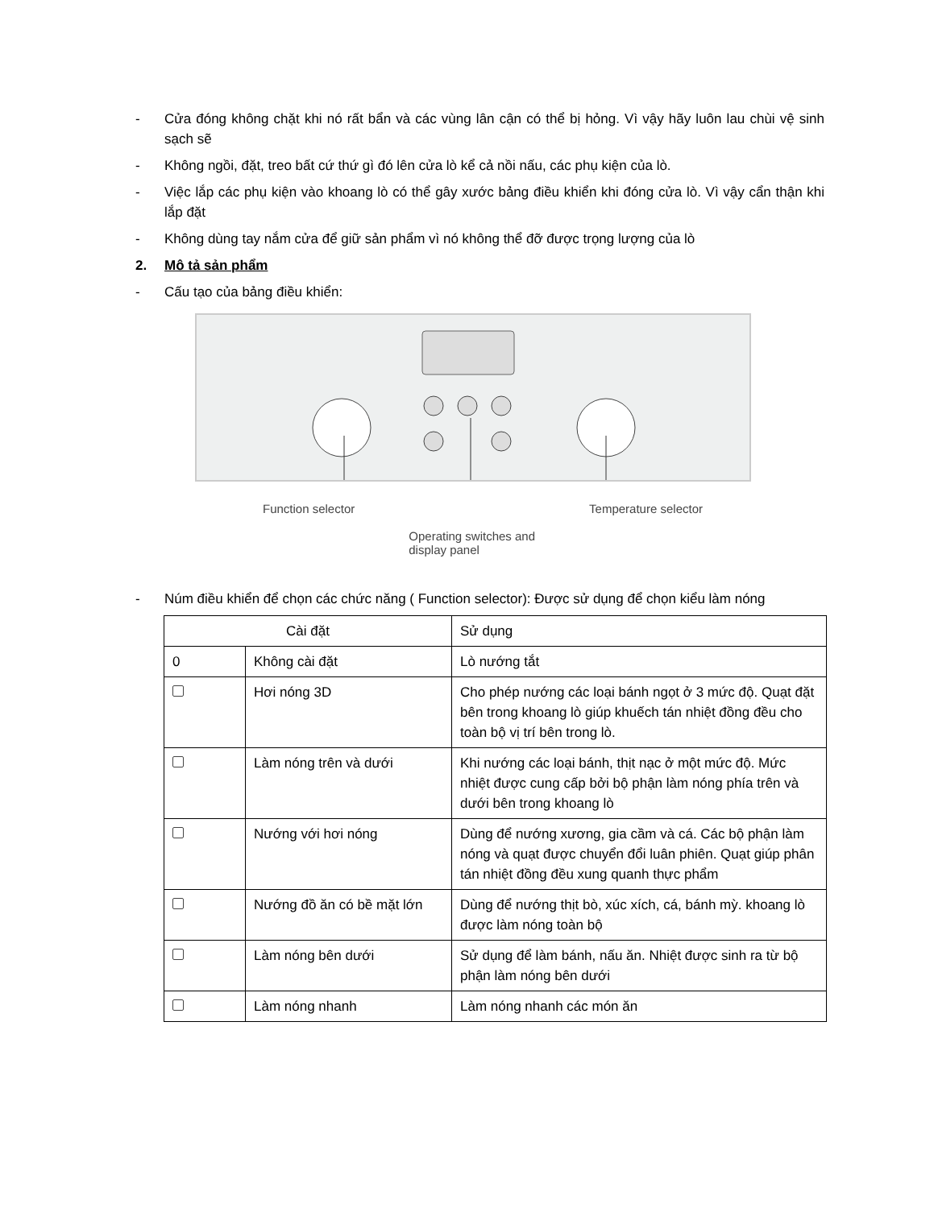- Cửa đóng không chặt khi nó rất bẩn và các vùng lân cận có thể bị hỏng. Vì vậy hãy luôn lau chùi vệ sinh sạch sẽ
- Không ngồi, đặt, treo bất cứ thứ gì đó lên cửa lò kể cả nồi nấu, các phụ kiện của lò.
- Việc lắp các phụ kiện vào khoang lò có thể gây xước bảng điều khiển khi đóng cửa lò. Vì vậy cẩn thận khi lắp đặt
- Không dùng tay nắm cửa để giữ sản phẩm vì nó không thể đỡ được trọng lượng của lò
2. Mô tả sản phẩm
- Cấu tạo của bảng điều khiển:
Function selector Operating switches and
display panel Temperature selector
- Núm điều khiển để chọn các chức năng ( Function selector): Được sử dụng để chọn kiểu làm nóng
| Cài đặt | | Sử dụng |
| 0 | Không cài đặt | Lò nướng tắt |
| | Hơi nóng 3D | Cho phép nướng các loại bánh ngọt ở 3 mức độ. Quạt đặt bên trong khoang lò giúp khuếch tán nhiệt đồng đều cho toàn bộ vị trí bên trong lò. |
| | Làm nóng trên và dưới | Khi nướng các loại bánh, thịt nạc ở một mức độ. Mức nhiệt được cung cấp bởi bộ phận làm nóng phía trên và dưới bên trong khoang lò |
| | Nướng với hơi nóng | Dùng để nướng xương, gia cầm và cá. Các bộ phận làm nóng và quạt được chuyển đổi luân phiên. Quạt giúp phân tán nhiệt đồng đều xung quanh thực phẩm |
| | Nướng đồ ăn có bề mặt lớn | Dùng để nướng thịt bò, xúc xích, cá, bánh mỳ. khoang lò được làm nóng toàn bộ |
| | Làm nóng bên dưới | Sử dụng để làm bánh, nấu ăn. Nhiệt được sinh ra từ bộ phận làm nóng bên dưới |
| | Làm nóng nhanh | Làm nóng nhanh các món ăn |